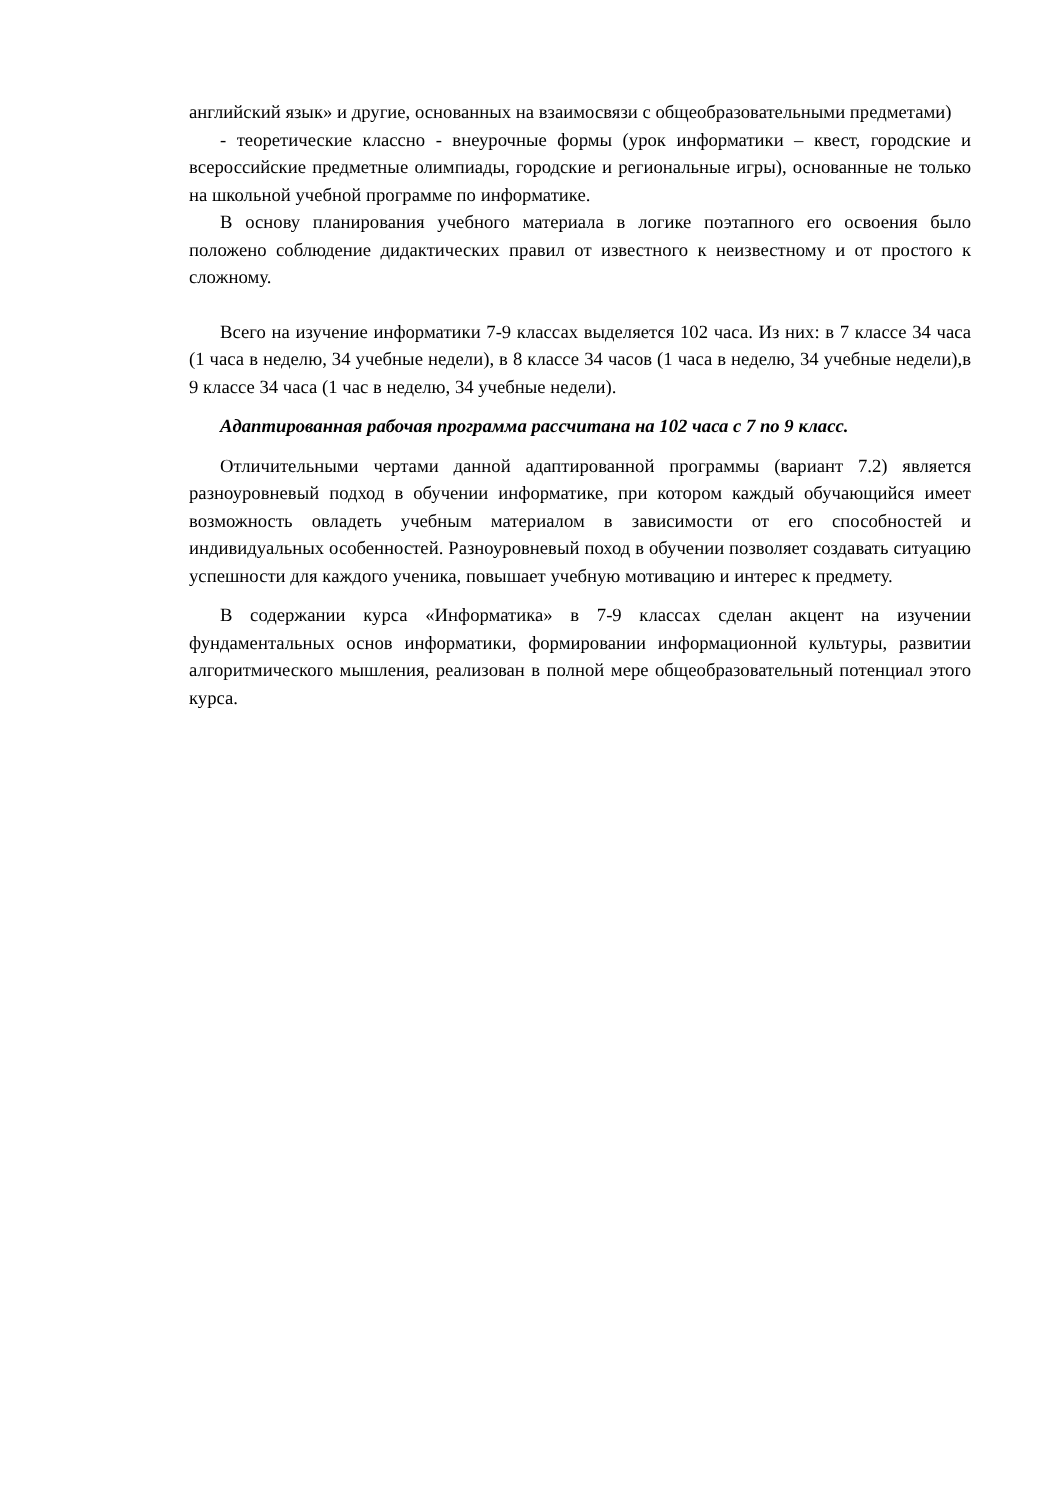английский язык» и другие, основанных на взаимосвязи с общеобразовательными предметами)
- теоретические классно - внеурочные формы (урок информатики – квест, городские и всероссийские предметные олимпиады, городские и региональные игры), основанные не только на школьной учебной программе по информатике.
В основу планирования учебного материала в логике поэтапного его освоения было положено соблюдение дидактических правил от известного к неизвестному и от простого к сложному.
Всего на изучение информатики 7-9 классах выделяется 102 часа. Из них: в 7 классе 34 часа (1 часа в неделю, 34 учебные недели), в 8 классе 34 часов (1 часа в неделю, 34 учебные недели),в 9 классе 34 часа (1 час в неделю, 34 учебные недели).
Адаптированная рабочая программа рассчитана на 102 часа с 7 по 9 класс.
Отличительными чертами данной адаптированной программы (вариант 7.2) является разноуровневый подход в обучении информатике, при котором каждый обучающийся имеет возможность овладеть учебным материалом в зависимости от его способностей и индивидуальных особенностей. Разноуровневый поход в обучении позволяет создавать ситуацию успешности для каждого ученика, повышает учебную мотивацию и интерес к предмету.
В содержании курса «Информатика» в 7-9 классах сделан акцент на изучении фундаментальных основ информатики, формировании информационной культуры, развитии алгоритмического мышления, реализован в полной мере общеобразовательный потенциал этого курса.